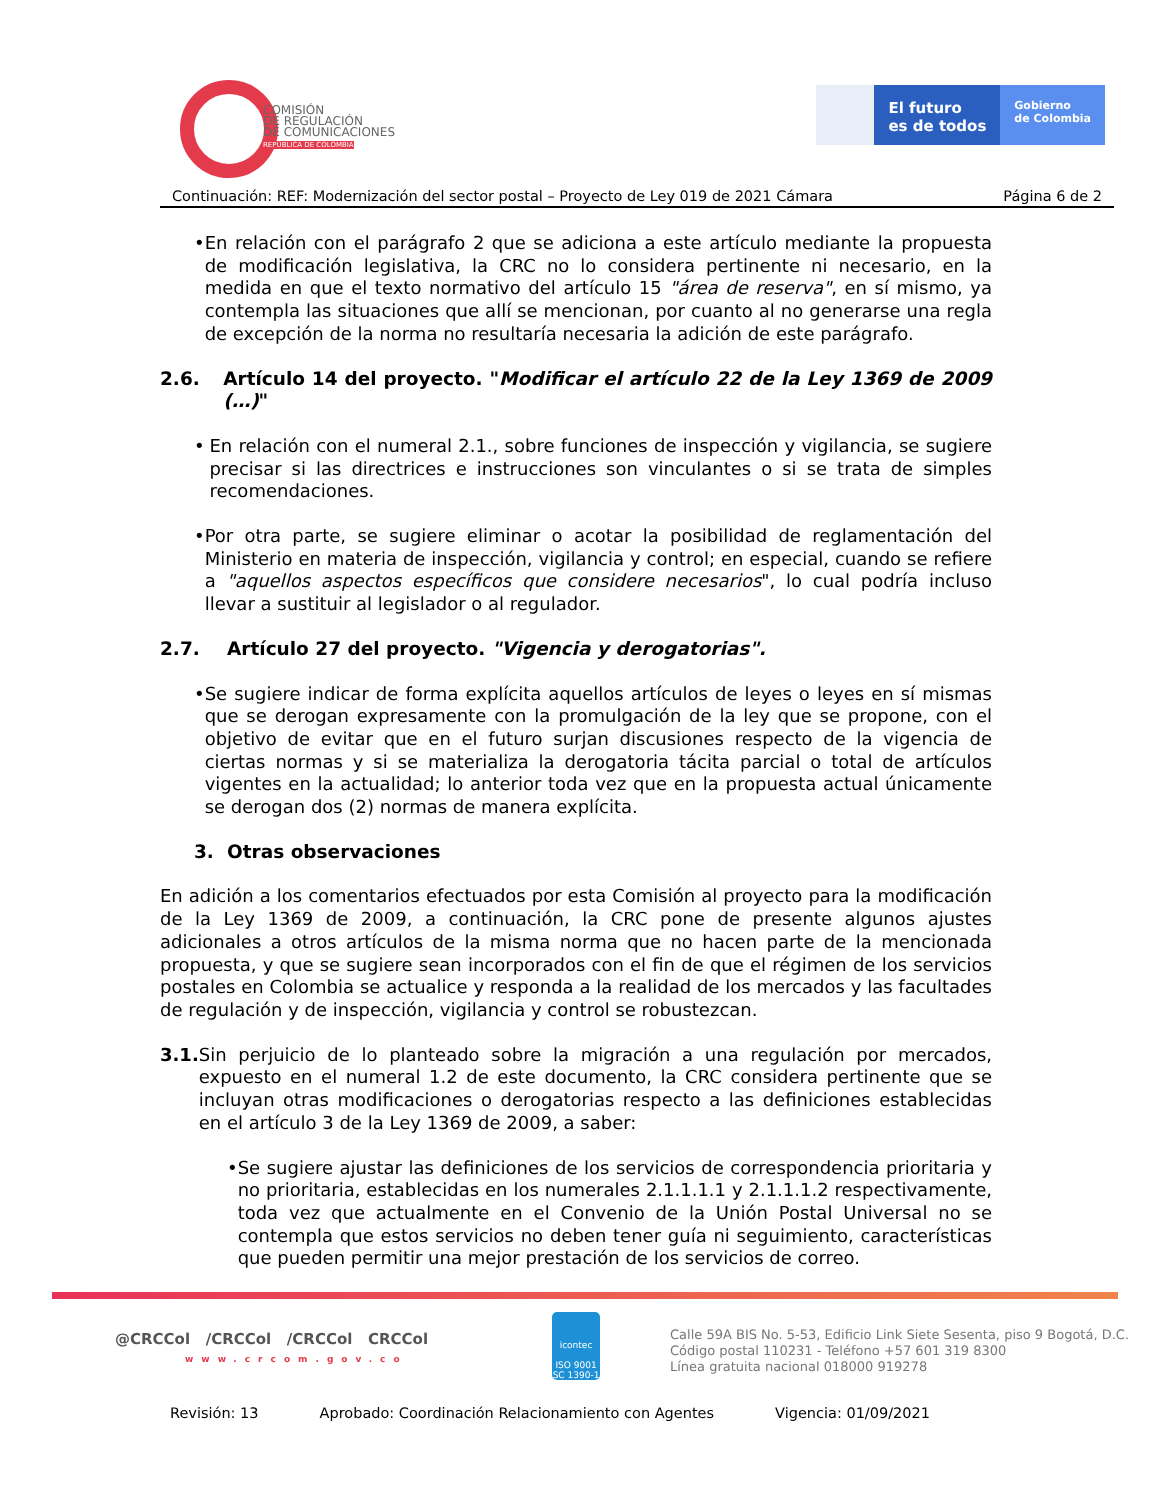COMISIÓN
DE REGULACIÓN
DE COMUNICACIONES
REPÚBLICA DE COLOMBIA
El futuro
es de todos
Gobierno
de Colombia
Continuación: REF: Modernización del sector postal – Proyecto de Ley 019 de 2021 Cámara Página 6 de 2
• En relación con el parágrafo 2 que se adiciona a este artículo mediante la propuesta de modificación legislativa, la CRC no lo considera pertinente ni necesario, en la medida en que el texto normativo del artículo 15 "área de reserva", en sí mismo, ya contempla las situaciones que allí se mencionan, por cuanto al no generarse una regla de excepción de la norma no resultaría necesaria la adición de este parágrafo.
2.6. Artículo 14 del proyecto. "Modificar el artículo 22 de la Ley 1369 de 2009 (…)"
• En relación con el numeral 2.1., sobre funciones de inspección y vigilancia, se sugiere precisar si las directrices e instrucciones son vinculantes o si se trata de simples recomendaciones.
• Por otra parte, se sugiere eliminar o acotar la posibilidad de reglamentación del Ministerio en materia de inspección, vigilancia y control; en especial, cuando se refiere a "aquellos aspectos específicos que considere necesarios", lo cual podría incluso llevar a sustituir al legislador o al regulador.
2.7. Artículo 27 del proyecto. "Vigencia y derogatorias".
• Se sugiere indicar de forma explícita aquellos artículos de leyes o leyes en sí mismas que se derogan expresamente con la promulgación de la ley que se propone, con el objetivo de evitar que en el futuro surjan discusiones respecto de la vigencia de ciertas normas y si se materializa la derogatoria tácita parcial o total de artículos vigentes en la actualidad; lo anterior toda vez que en la propuesta actual únicamente se derogan dos (2) normas de manera explícita.
3. Otras observaciones
En adición a los comentarios efectuados por esta Comisión al proyecto para la modificación de la Ley 1369 de 2009, a continuación, la CRC pone de presente algunos ajustes adicionales a otros artículos de la misma norma que no hacen parte de la mencionada propuesta, y que se sugiere sean incorporados con el fin de que el régimen de los servicios postales en Colombia se actualice y responda a la realidad de los mercados y las facultades de regulación y de inspección, vigilancia y control se robustezcan.
3.1. Sin perjuicio de lo planteado sobre la migración a una regulación por mercados, expuesto en el numeral 1.2 de este documento, la CRC considera pertinente que se incluyan otras modificaciones o derogatorias respecto a las definiciones establecidas en el artículo 3 de la Ley 1369 de 2009, a saber:
• Se sugiere ajustar las definiciones de los servicios de correspondencia prioritaria y no prioritaria, establecidas en los numerales 2.1.1.1.1 y 2.1.1.1.2 respectivamente, toda vez que actualmente en el Convenio de la Unión Postal Universal no se contempla que estos servicios no deben tener guía ni seguimiento, características que pueden permitir una mejor prestación de los servicios de correo.
@CRCCol /CRCCol /CRCCol CRCCol
www.crcom.gov.co
icontec
ISO 9001
SC 1390-1
Calle 59A BIS No. 5-53, Edificio Link Siete Sesenta, piso 9 Bogotá, D.C.
Código postal 110231 - Teléfono +57 601 319 8300
Línea gratuita nacional 018000 919278
Revisión: 13 Aprobado: Coordinación Relacionamiento con Agentes Vigencia: 01/09/2021